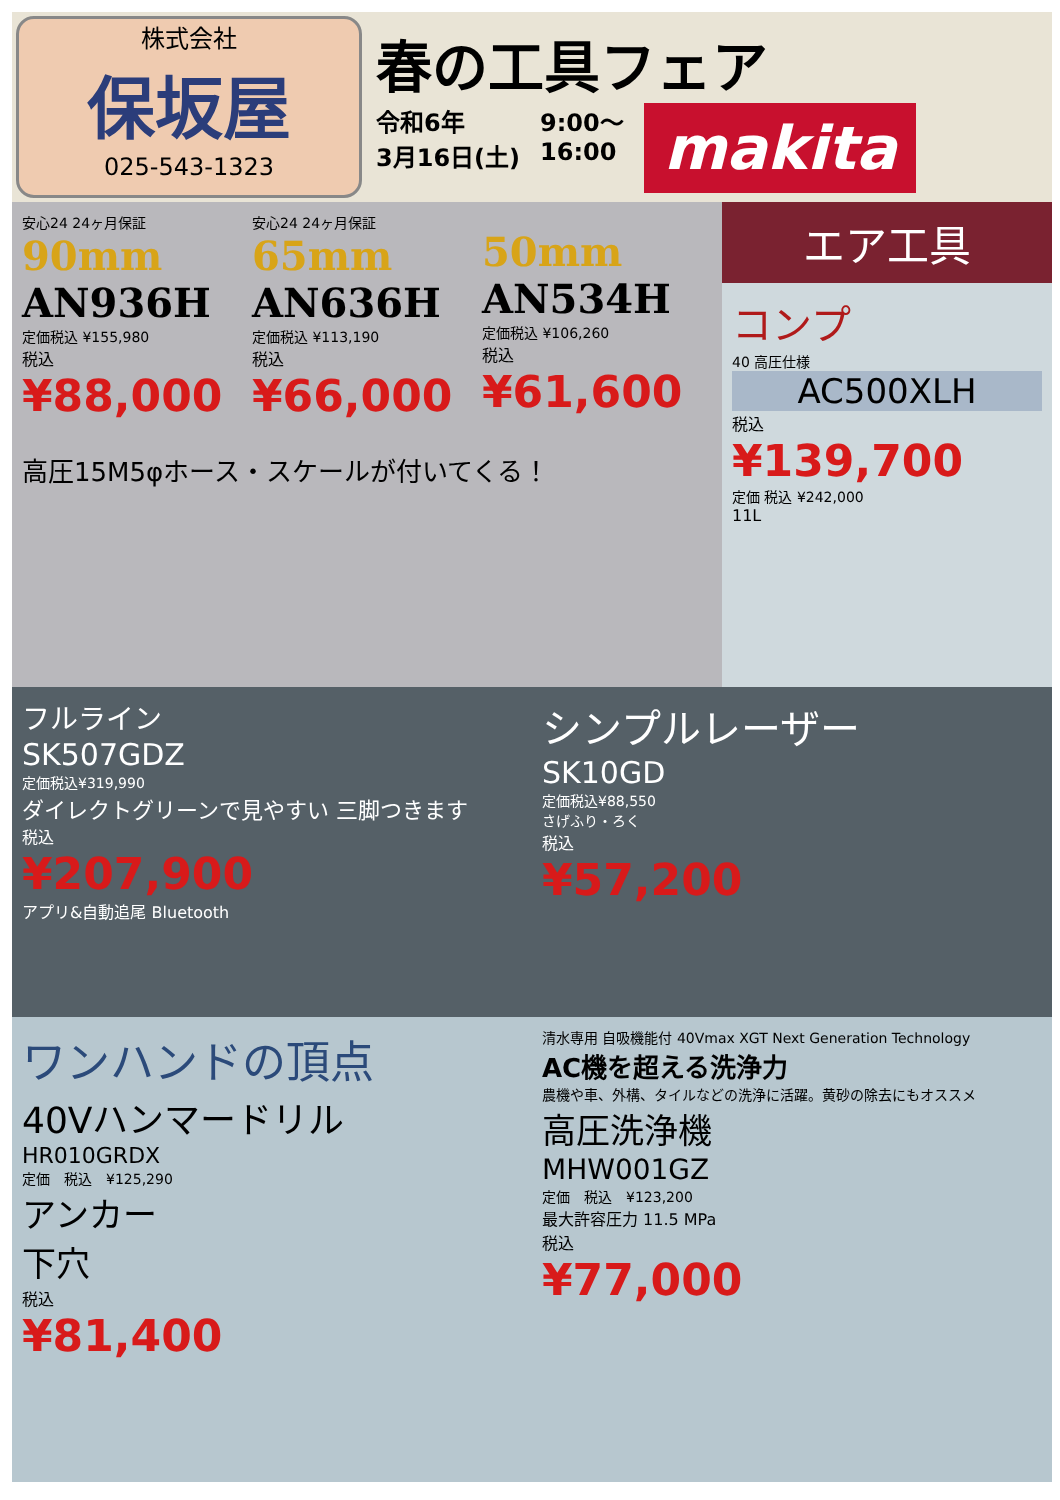株式会社
保坂屋
025-543-1323
春の工具フェア
令和6年
3月16日(土)
9:00～
16:00
makita
安心24 24ヶ月保証
90mm
AN936H
定価税込 ¥155,980
税込
¥88,000
安心24 24ヶ月保証
65mm
AN636H
定価税込 ¥113,190
税込
¥66,000
50mm
AN534H
定価税込 ¥106,260
税込
¥61,600
高圧15M5φホース・スケールが付いてくる！
エア工具
コンプ
40 高圧仕様
AC500XLH
税込
¥139,700
定価 税込 ¥242,000
11L
フルライン
SK507GDZ
定価税込¥319,990
ダイレクトグリーンで見やすい 三脚つきます
税込
¥207,900
アプリ&自動追尾 Bluetooth
シンプルレーザー
SK10GD
定価税込¥88,550
さげふり・ろく
税込
¥57,200
ワンハンドの頂点
40Vハンマードリル
HR010GRDX
定価　税込　¥125,290
アンカー
下穴
税込
¥81,400
清水専用 自吸機能付 40Vmax XGT Next Generation Technology
AC機を超える洗浄力
農機や車、外構、タイルなどの洗浄に活躍。黄砂の除去にもオススメ
高圧洗浄機
MHW001GZ
定価　税込　¥123,200
最大許容圧力 11.5 MPa
税込
¥77,000